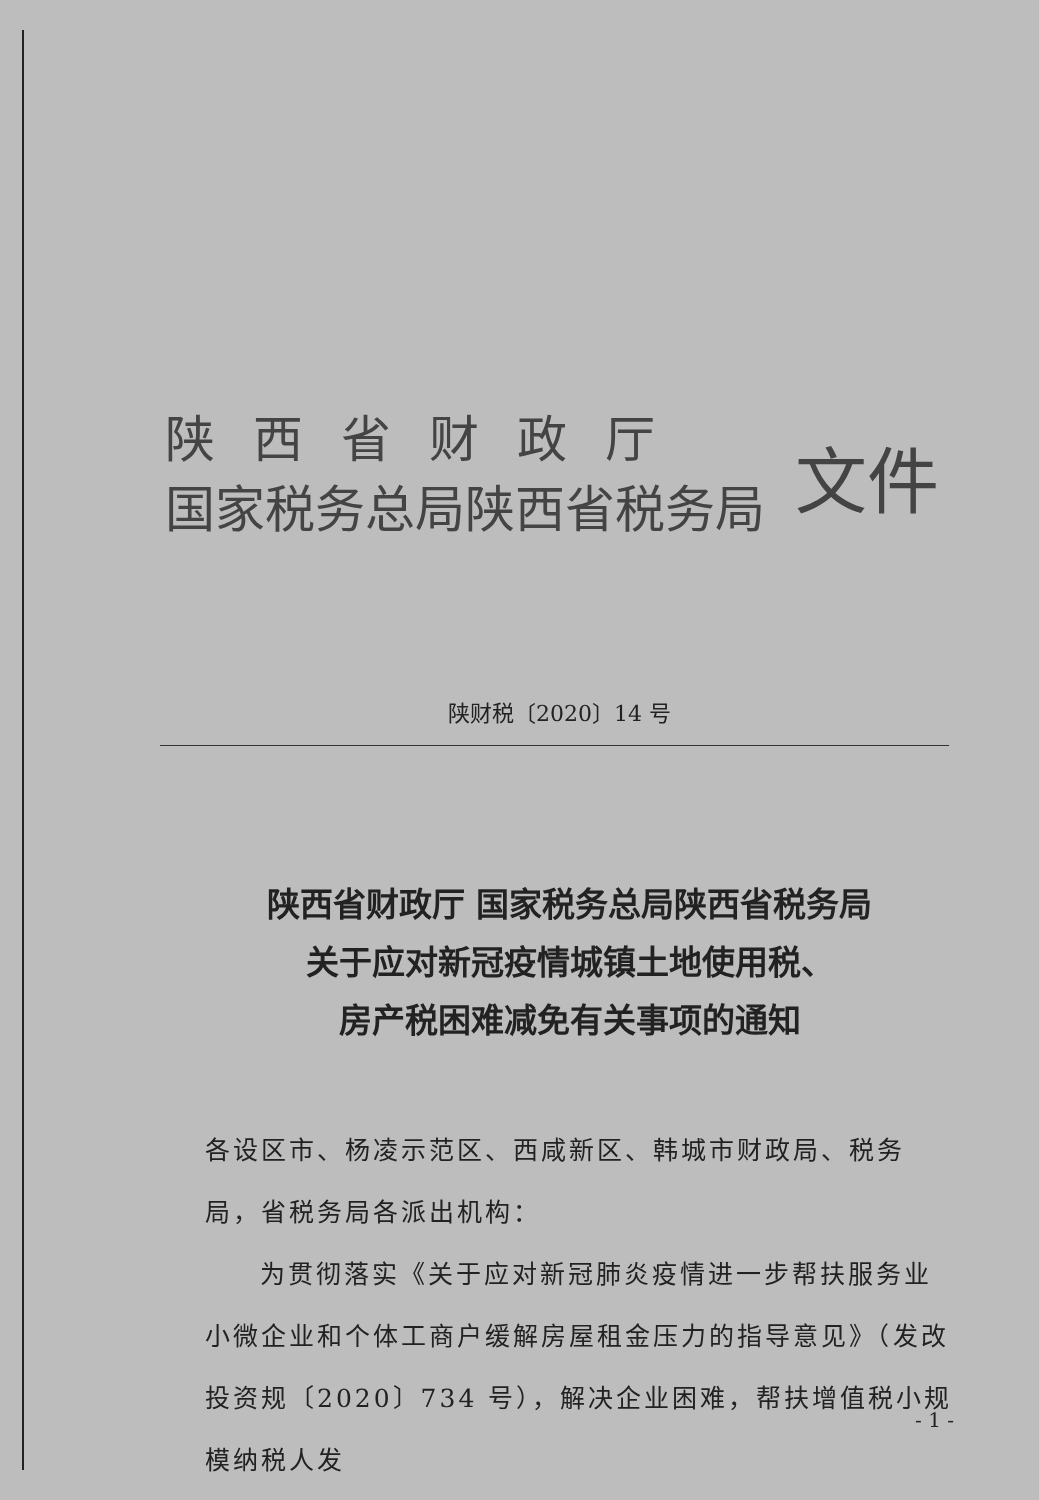陕西省财政厅
国家税务总局陕西省税务局
文件
陕财税〔2020〕14 号
陕西省财政厅 国家税务总局陕西省税务局
关于应对新冠疫情城镇土地使用税、
房产税困难减免有关事项的通知
各设区市、杨凌示范区、西咸新区、韩城市财政局、税务局，省税务局各派出机构：
为贯彻落实《关于应对新冠肺炎疫情进一步帮扶服务业小微企业和个体工商户缓解房屋租金压力的指导意见》（发改投资规〔2020〕734 号），解决企业困难，帮扶增值税小规模纳税人发
- 1 -